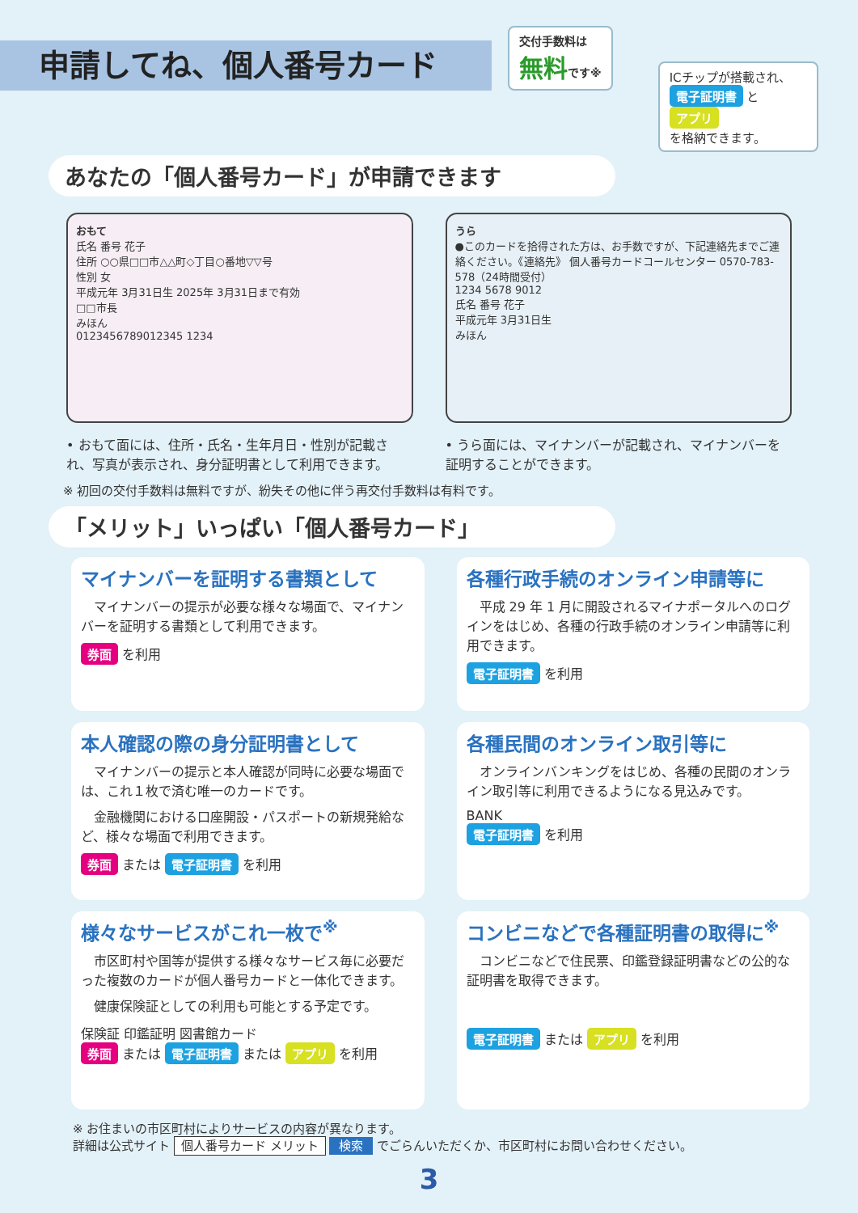申請してね、個人番号カード
交付手数料は
無料です※
ICチップが搭載され、 電子証明書 と アプリ
を格納できます。
あなたの「個人番号カード」が申請できます
おもて
氏名 番号 花子
住所 ○○県□□市△△町◇丁目○番地▽▽号
性別 女
平成元年 3月31日生 2025年 3月31日まで有効
□□市長
みほん
0123456789012345 1234
うら
●このカードを拾得された方は、お手数ですが、下記連絡先までご連絡ください。《連絡先》 個人番号カードコールセンター 0570-783-578（24時間受付）
1234 5678 9012
氏名 番号 花子
平成元年 3月31日生
みほん
• おもて面には、住所・氏名・生年月日・性別が記載され、写真が表示され、身分証明書として利用できます。
• うら面には、マイナンバーが記載され、マイナンバーを証明することができます。
※ 初回の交付手数料は無料ですが、紛失その他に伴う再交付手数料は有料です。
「メリット」いっぱい「個人番号カード」
マイナンバーを証明する書類として
マイナンバーの提示が必要な様々な場面で、マイナンバーを証明する書類として利用できます。
券面 を利用
各種行政手続のオンライン申請等に
平成 29 年 1 月に開設されるマイナポータルへのログインをはじめ、各種の行政手続のオンライン申請等に利用できます。
電子証明書 を利用
本人確認の際の身分証明書として
マイナンバーの提示と本人確認が同時に必要な場面では、これ１枚で済む唯一のカードです。
金融機関における口座開設・パスポートの新規発給など、様々な場面で利用できます。
券面 または 電子証明書 を利用
各種民間のオンライン取引等に
オンラインバンキングをはじめ、各種の民間のオンライン取引等に利用できるようになる見込みです。
BANK
電子証明書 を利用
様々なサービスがこれ一枚で<sup>※</sup>
市区町村や国等が提供する様々なサービス毎に必要だった複数のカードが個人番号カードと一体化できます。
健康保険証としての利用も可能とする予定です。
保険証 印鑑証明 図書館カード
券面 または 電子証明書 または アプリ を利用
コンビニなどで各種証明書の取得に<sup>※</sup>
コンビニなどで住民票、印鑑登録証明書などの公的な証明書を取得できます。
電子証明書 または アプリ を利用
※ お住まいの市区町村によりサービスの内容が異なります。
詳細は公式サイト 個人番号カード メリット 検索 でごらんいただくか、市区町村にお問い合わせください。
3